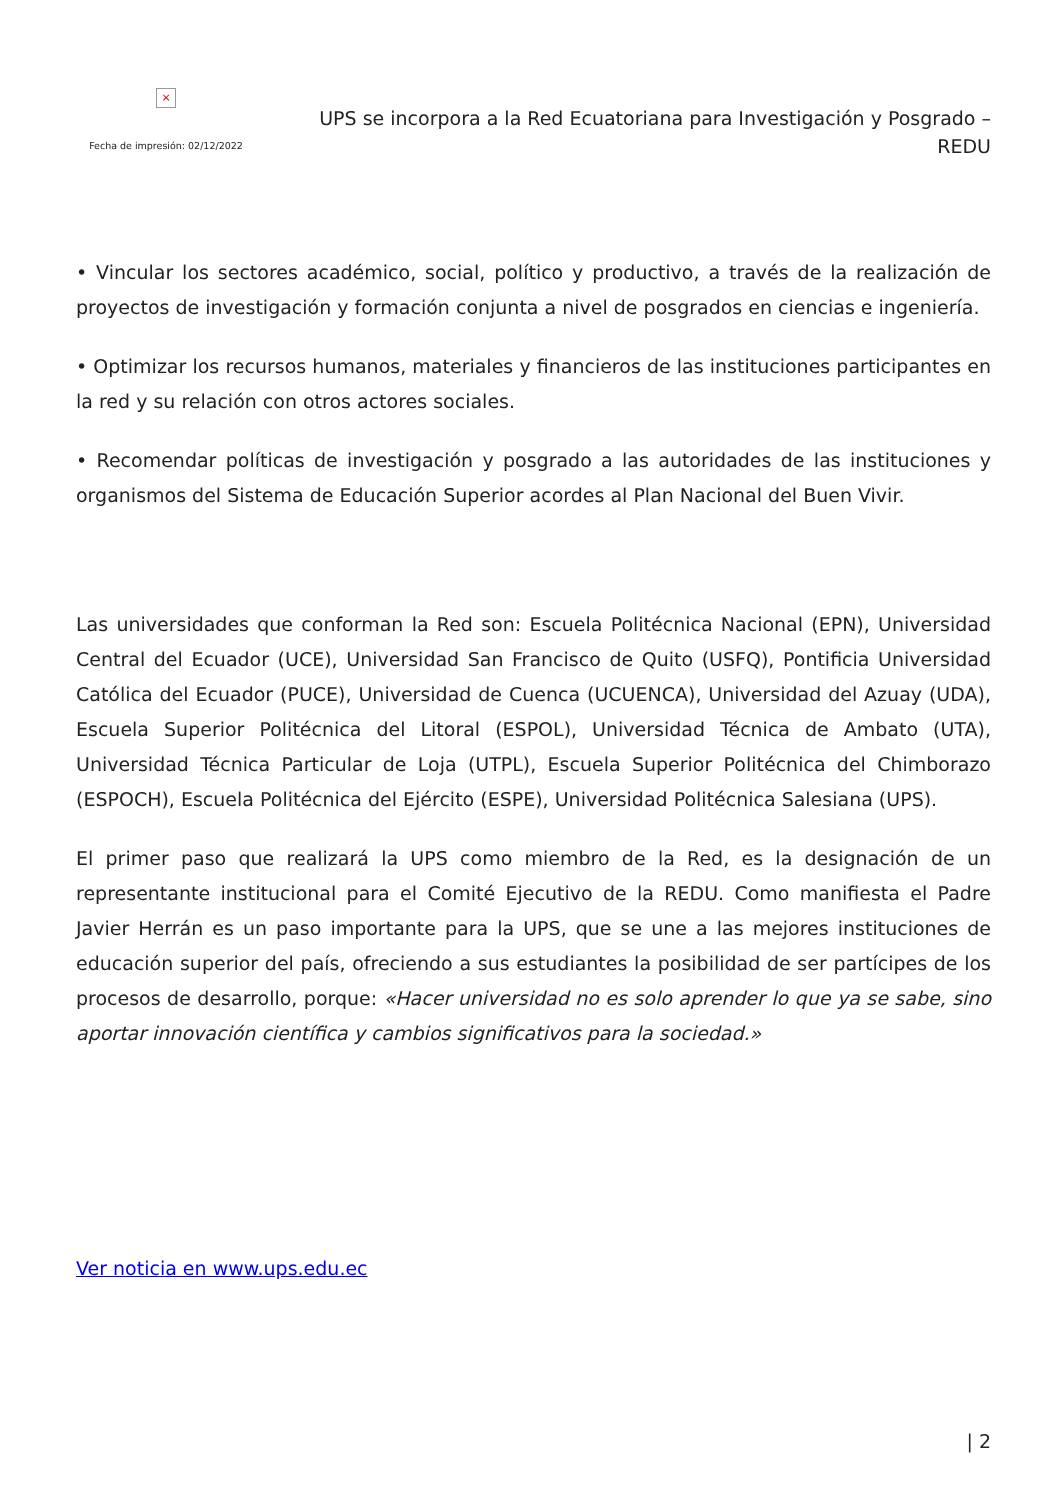×
Fecha de impresión: 02/12/2022
UPS se incorpora a la Red Ecuatoriana para Investigación y Posgrado – REDU
• Vincular los sectores académico, social, político y productivo, a través de la realización de proyectos de investigación y formación conjunta a nivel de posgrados en ciencias e ingeniería.
• Optimizar los recursos humanos, materiales y financieros de las instituciones participantes en la red y su relación con otros actores sociales.
• Recomendar políticas de investigación y posgrado a las autoridades de las instituciones y organismos del Sistema de Educación Superior acordes al Plan Nacional del Buen Vivir.
Las universidades que conforman la Red son: Escuela Politécnica Nacional (EPN), Universidad Central del Ecuador (UCE), Universidad San Francisco de Quito (USFQ), Pontificia Universidad Católica del Ecuador (PUCE), Universidad de Cuenca (UCUENCA), Universidad del Azuay (UDA), Escuela Superior Politécnica del Litoral (ESPOL), Universidad Técnica de Ambato (UTA), Universidad Técnica Particular de Loja (UTPL), Escuela Superior Politécnica del Chimborazo (ESPOCH), Escuela Politécnica del Ejército (ESPE), Universidad Politécnica Salesiana (UPS).
El primer paso que realizará la UPS como miembro de la Red, es la designación de un representante institucional para el Comité Ejecutivo de la REDU. Como manifiesta el Padre Javier Herrán es un paso importante para la UPS, que se une a las mejores instituciones de educación superior del país, ofreciendo a sus estudiantes la posibilidad de ser partícipes de los procesos de desarrollo, porque: «Hacer universidad no es solo aprender lo que ya se sabe, sino aportar innovación científica y cambios significativos para la sociedad.»
Ver noticia en www.ups.edu.ec
| 2